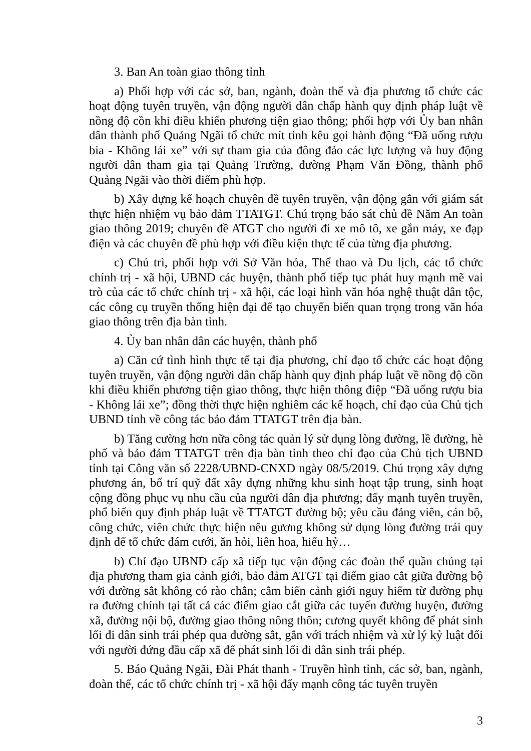3. Ban An toàn giao thông tỉnh
a) Phối hợp với các sở, ban, ngành, đoàn thể và địa phương tổ chức các hoạt động tuyên truyền, vận động người dân chấp hành quy định pháp luật về nồng độ cồn khi điều khiển phương tiện giao thông; phối hợp với Ủy ban nhân dân thành phố Quảng Ngãi tổ chức mít tinh kêu gọi hành động “Đã uống rượu bia - Không lái xe” với sự tham gia của đông đảo các lực lượng và huy động người dân tham gia tại Quảng Trường, đường Phạm Văn Đồng, thành phố Quảng Ngãi vào thời điểm phù hợp.
b) Xây dựng kế hoạch chuyên đề tuyên truyền, vận động gắn với giám sát thực hiện nhiệm vụ bảo đảm TTATGT. Chú trọng báo sát chủ đề Năm An toàn giao thông 2019; chuyên đề ATGT cho người đi xe mô tô, xe gắn máy, xe đạp điện và các chuyên đề phù hợp với điều kiện thực tế của từng địa phương.
c) Chủ trì, phối hợp với Sở Văn hóa, Thể thao và Du lịch, các tổ chức chính trị - xã hội, UBND các huyện, thành phố tiếp tục phát huy mạnh mẽ vai trò của các tổ chức chính trị - xã hội, các loại hình văn hóa nghệ thuật dân tộc, các công cụ truyền thống hiện đại để tạo chuyển biến quan trọng trong văn hóa giao thông trên địa bàn tỉnh.
4. Ủy ban nhân dân các huyện, thành phố
a) Căn cứ tình hình thực tế tại địa phương, chỉ đạo tổ chức các hoạt động tuyên truyền, vận động người dân chấp hành quy định pháp luật về nồng độ cồn khi điều khiển phương tiện giao thông, thực hiện thông điệp “Đã uống rượu bia - Không lái xe”; đồng thời thực hiện nghiêm các kế hoạch, chỉ đạo của Chủ tịch UBND tỉnh về công tác bảo đảm TTATGT trên địa bàn.
b) Tăng cường hơn nữa công tác quản lý sử dụng lòng đường, lề đường, hè phố và bảo đảm TTATGT trên địa bàn tỉnh theo chỉ đạo của Chủ tịch UBND tỉnh tại Công văn số 2228/UBND-CNXD ngày 08/5/2019. Chú trọng xây dựng phương án, bố trí quỹ đất xây dựng những khu sinh hoạt tập trung, sinh hoạt cộng đồng phục vụ nhu cầu của người dân địa phương; đẩy mạnh tuyên truyền, phổ biến quy định pháp luật về TTATGT đường bộ; yêu cầu đảng viên, cán bộ, công chức, viên chức thực hiện nêu gương không sử dụng lòng đường trái quy định để tổ chức đám cưới, ăn hỏi, liên hoa, hiếu hỷ…
b) Chỉ đạo UBND cấp xã tiếp tục vận động các đoàn thể quần chúng tại địa phương tham gia cảnh giới, bảo đảm ATGT tại điểm giao cắt giữa đường bộ với đường sắt không có rào chắn; cắm biển cảnh giới nguy hiểm từ đường phụ ra đường chính tại tất cả các điểm giao cắt giữa các tuyến đường huyện, đường xã, đường nội bộ, đường giao thông nông thôn; cương quyết không để phát sinh lối đi dân sinh trái phép qua đường sắt, gắn với trách nhiệm và xử lý kỷ luật đối với người đứng đầu cấp xã để phát sinh lối đi dân sinh trái phép.
5. Báo Quảng Ngãi, Đài Phát thanh - Truyền hình tỉnh, các sở, ban, ngành, đoàn thể, các tổ chức chính trị - xã hội đẩy mạnh công tác tuyên truyền
3